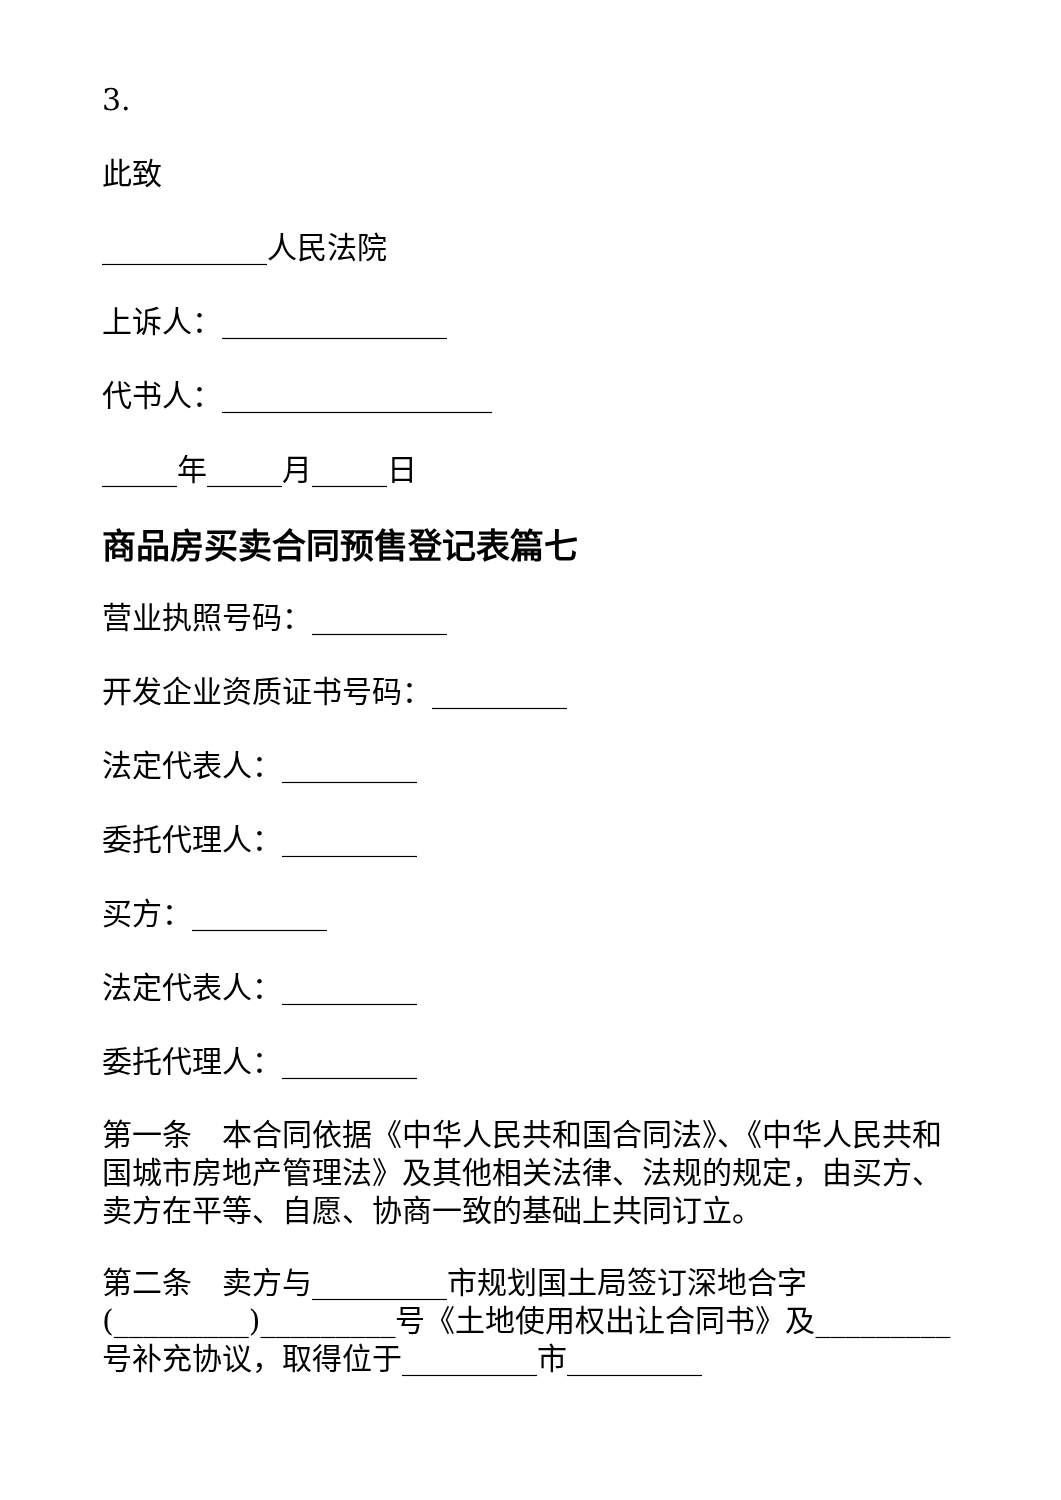3.
此致
___________人民法院
上诉人：_______________
代书人：__________________
_____年_____月_____日
商品房买卖合同预售登记表篇七
营业执照号码：_________
开发企业资质证书号码：_________
法定代表人：_________
委托代理人：_________
买方：_________
法定代表人：_________
委托代理人：_________
第一条　本合同依据《中华人民共和国合同法》、《中华人民共和国城市房地产管理法》及其他相关法律、法规的规定，由买方、卖方在平等、自愿、协商一致的基础上共同订立。
第二条　卖方与_________市规划国土局签订深地合字(_________)_________号《土地使用权出让合同书》及_________号补充协议，取得位于_________市_________